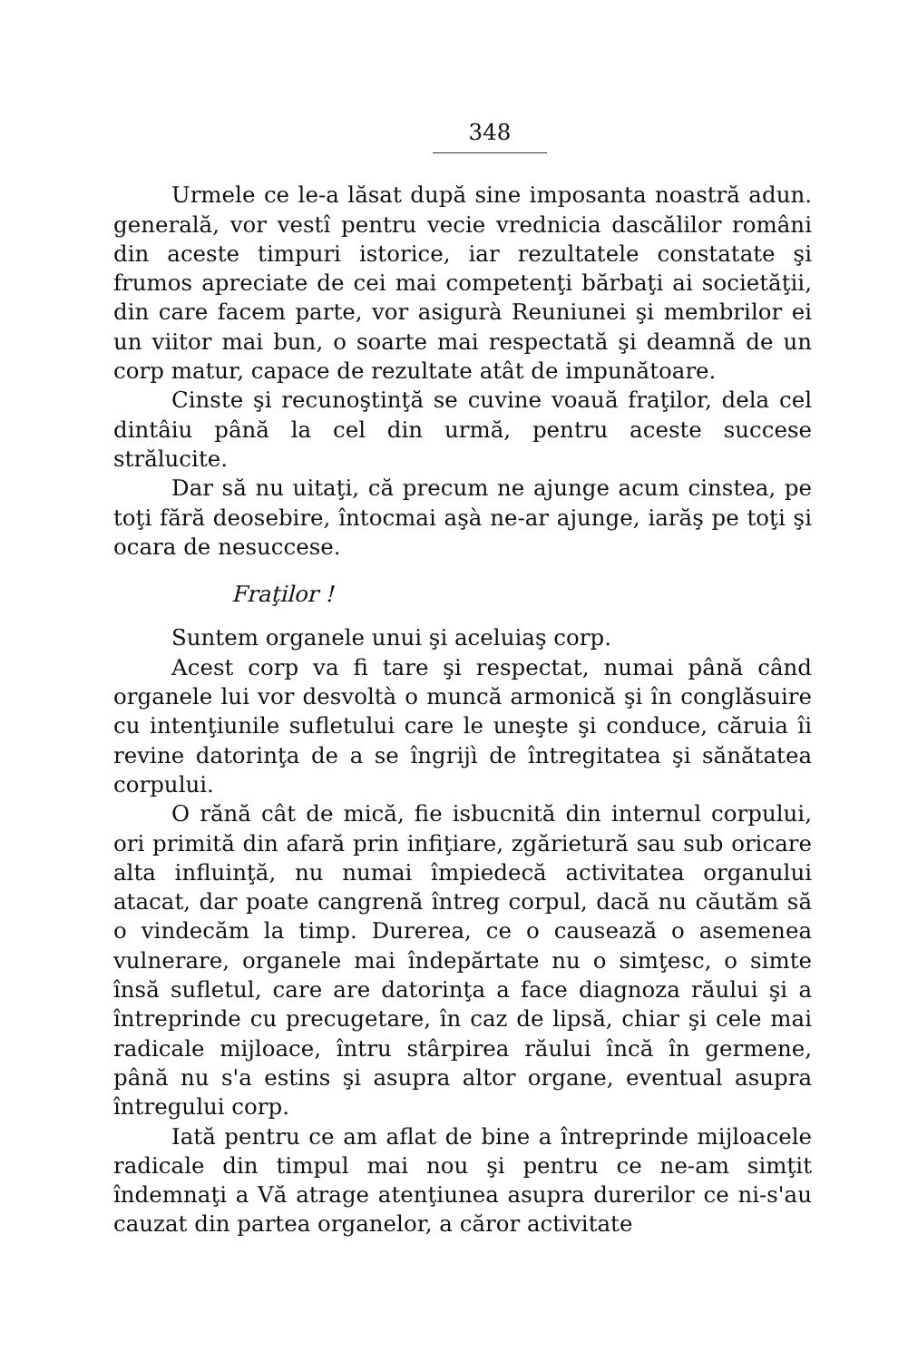348
Urmele ce le-a lăsat după sine imposanta noastră adun. generală, vor vestî pentru vecie vrednicia dascălilor români din aceste timpuri istorice, iar rezultatele constatate şi frumos apreciate de cei mai competenţi bărbaţi ai societăţii, din care facem parte, vor asigurà Reuniunei şi membrilor ei un viitor mai bun, o soarte mai respectată şi deamnă de un corp matur, capace de rezultate atât de impunătoare.
Cinste şi recunoştinţă se cuvine voauă fraţilor, dela cel dintâiu până la cel din urmă, pentru aceste succese strălucite.
Dar să nu uitaţi, că precum ne ajunge acum cinstea, pe toţi fără deosebire, întocmai aşà ne-ar ajunge, iarăş pe toţi şi ocara de nesuccese.
Fraţilor !
Suntem organele unui şi aceluiaş corp.
Acest corp va fi tare şi respectat, numai până când organele lui vor desvoltà o muncă armonică şi în conglăsuire cu intenţiunile sufletului care le uneşte şi conduce, căruia îi revine datorinţa de a se îngrijì de întregitatea şi sănătatea corpului.
O rănă cât de mică, fie isbucnită din internul corpului, ori primită din afară prin infiţiare, zgărietură sau sub oricare alta influinţă, nu numai împiedecă activitatea organului atacat, dar poate cangrenă întreg corpul, dacă nu căutăm să o vindecăm la timp. Durerea, ce o causează o asemenea vulnerare, organele mai îndepărtate nu o simţesc, o simte însă sufletul, care are datorinţa a face diagnoza răului şi a întreprinde cu precugetare, în caz de lipsă, chiar şi cele mai radicale mijloace, întru stârpirea răului încă în germene, până nu s'a estins şi asupra altor organe, eventual asupra întregului corp.
Iată pentru ce am aflat de bine a întreprinde mijloacele radicale din timpul mai nou şi pentru ce ne-am simţit îndemnaţi a Vă atrage atenţiunea asupra durerilor ce ni-s'au cauzat din partea organelor, a căror activitate